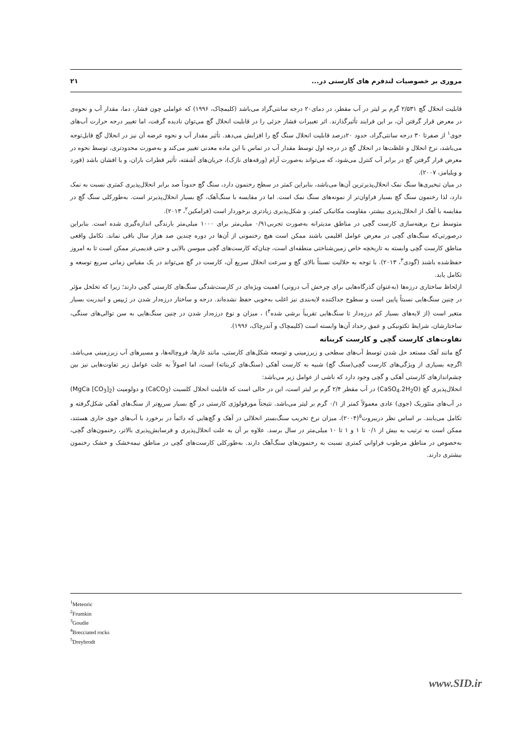مروری بر خصوصیات لندفرم های کارستی در... ۲۱
قابلیت انحلال گچ ۲/۵۳۱ گرم بر لیتر در آب مقطر، در دمای۲۰ درجه سانتی‌گراد می‌باشد (کلیمچاک، ۱۹۹۶) که عواملی چون فشار، دما، مقدار آب و نحوه‌ی در معرض قرار گرفتن آن، بر این فرایند تأثیرگذارند. اثر تغییرات فشار جزئی را در قابلیت انحلال گچ می‌توان نادیده گرفت، اما تغییر درجه حرارت آب‌های جوی<sup>۱</sup> از صفرتا ۳۰ درجه سانتی‌گراد، حدود ۲۰درصد قابلیت انحلال سنگ گچ را افزایش می‌دهد. تأثیر مقدار آب و نحوه عرضه آن نیز در انحلال گچ قابل‌توجه می‌باشد، نرخ انحلال و غلظت‌ها در انحلال گچ در درجه اول توسط مقدار آب در تماس با این ماده معدنی تغییر می‌کند و به‌صورت محدودتری، توسط نحوه در معرض قرار گرفتن گچ در برابر آب کنترل می‌شود، که می‌تواند به‌صورت آرام (ورقه‌های نازک)، جریان‌های آشفته، تأثیر قطرات باران، و یا افشان باشد (فورد و ویلیامز، ۲۰۰۷).
در میان تبخیری‌ها سنگ نمک انحلال‌پذیرترین آن‌ها می‌باشد، بنابراین کمتر در سطح رخنمون دارد، سنگ گچ حدوداً صد برابر انحلال‌پذیری کمتری نسبت به نمک دارد، لذا رخنمون سنگ گچ بسیار فراوان‌تر از نمونه‌های سنگ نمک است. اما در مقایسه با سنگ‌آهک، گچ بسیار انحلال‌پذیرتر است. به‌طورکلی سنگ گچ در مقایسه با آهک از انحلال‌پذیری بیشتر، مقاومت مکانیکی کمتر، و شکل‌پذیری زیادتری برخوردار است (فرامکین<sup>۲</sup>، ۲۰۱۳).
متوسط نرخ برهنه‌سازی کارست گچی در مناطق مدیترانه به‌صورت تجربی۰/۹۱ میلی‌متر برای ۱۰۰۰ میلی‌متر بارندگی اندازه‌گیری شده است. بنابراین درصورتی‌که سنگ‌های گچی در معرض عوامل اقلیمی باشند ممکن است هیچ رخنمونی از آن‌ها در دوره چندین صد هزار سال باقی نماند. تکامل واقعی مناطق کارست گچی وابسته به تاریخچه خاص زمین‌شناختی منطقه‌ای است، چنان‌که کارست‌های گچی میوسن بالایی و حتی قدیمی‌تر ممکن است تا به امروز حفظ‌شده باشند (گودی<sup>۳</sup>، ۲۰۱۳). با توجه به حلالیت نسبتاً بالای گچ و سرعت انحلال سریع آن، کارست در گچ می‌تواند در یک مقیاس زمانی سریع توسعه و تکامل یابد.
ازلحاظ ساختاری درزه‌ها (به‌عنوان گذرگاه‌هایی برای چرخش آب درونی) اهمیت ویژه‌ای در کارست‌شدگی سنگ‌های کارستی گچی دارند؛ زیرا که تخلخل مؤثر در چنین سنگ‌هایی نسبتاً پایین است و سطوح جداکننده لایه‌بندی نیز اغلب به‌خوبی حفظ نشده‌اند. درجه و ساختار درزه‌دار شدن در ژیپس و انیدریت بسیار متغیر است (از لایه‌های بسیار کم درزه‌دار تا سنگ‌هایی تقریباً برشی شده<sup>۴</sup>) ، میزان و نوع درزه‌دار شدن در چنین سنگ‌هایی به سن توالی‌های سنگی، ساختارشان، شرایط تکتونیکی و عمق رخداد آن‌ها وابسته است (کلیمچاک و آندرچاک، ۱۹۹۶).
تفاوت‌های کارست گچی و کارست کربناته
گچ مانند آهک مستعد حل شدن توسط آب‌های سطحی و زیرزمینی و توسعه شکل‌های کارستی، مانند غارها، فروچاله‌ها، و مسیرهای آب زیرزمینی می‌باشد. اگرچه بسیاری از ویژگی‌های کارست گچی(سنگ گچ) شبیه به کارست آهکی (سنگ‌های کربناته) است، اما اصولاً به علت عوامل زیر تفاوت‌هایی نیز بین چشم‌اندازهای کارستی آهکی و گچی وجود دارد که ناشی از عوامل زیر می‌باشد:
انحلال‌پذیری گچ (CaSO<sub>4</sub>.2H<sub>2</sub>O) در آب مقطر ۲/۴ گرم بر لیتر است، این در حالی است که قابلیت انحلال کلسیت (CaCO<sub>3</sub>) و دولومیت (MgCa [CO<sub>3</sub>]<sub>2</sub>) در آب‌های متئوریک (جوی) عادی معمولاً کمتر از ۰/۱ گرم بر لیتر می‌باشد. نتیجتاً مورفولوژی کارستی در گچ بسیار سریع‌تر از سنگ‌های آهکی شکل‌گرفته و تکامل می‌یابند. بر اساس نظر دریبروت<sup>۵</sup>(۲۰۰۴)، میزان نرخ تخریب سنگ‌بستر انحلالی در آهک و گچ‌هایی که دائماً در برخورد با آب‌های جوی جاری هستند، ممکن است به ترتیب به بیش از ۰/۱ تا ۱ و ۱ تا ۱۰ میلی‌متر در سال برسد. علاوه بر آن به علت انحلال‌پذیری و فرسایش‌پذیری بالاتر، رخنمون‌های گچی، به‌خصوص در مناطق مرطوب فراوانی کمتری نسبت به رخنمون‌های سنگ‌آهک دارند. به‌طورکلی کارست‌های گچی در مناطق نیمه‌خشک و خشک رخنمون بیشتری دارند.
<sup>1</sup> Meteoric
<sup>2</sup> Frumkin
<sup>3</sup> Goudie
<sup>4</sup> Brecciated rocks
<sup>5</sup> Dreybrodt
www.SID.ir